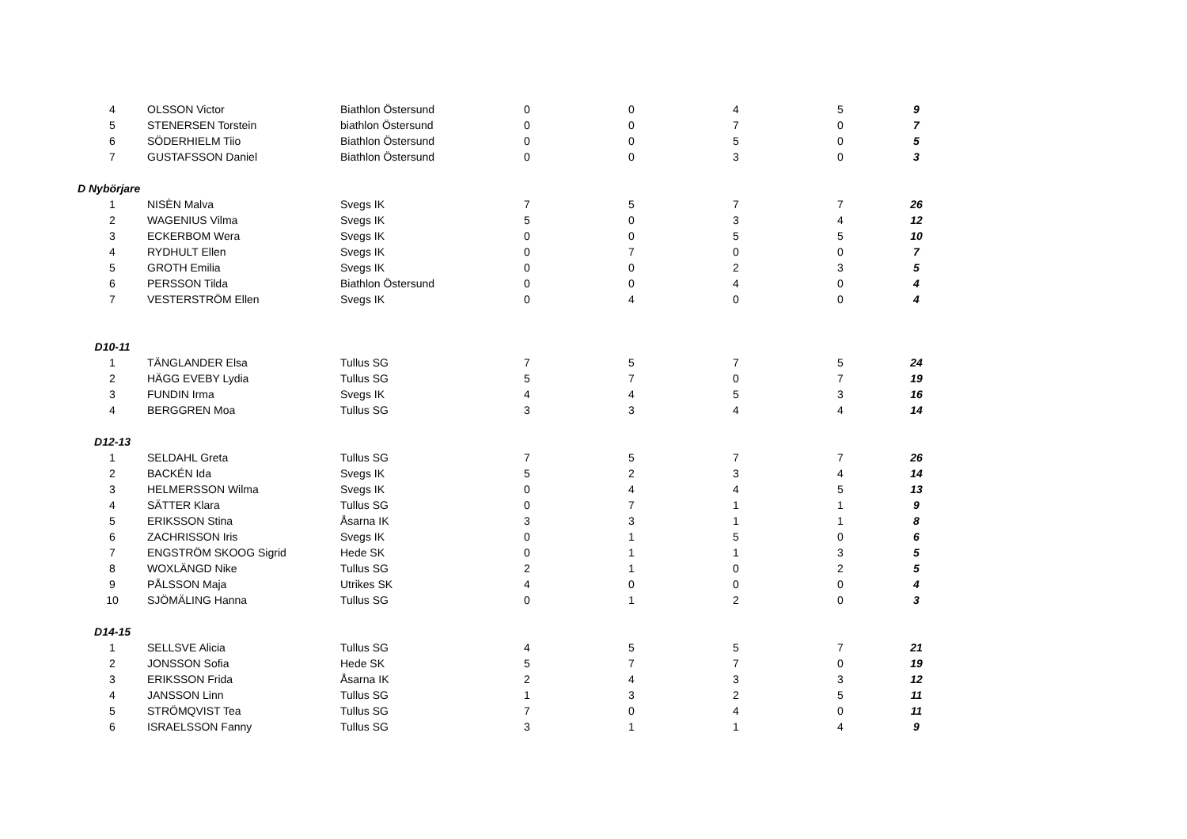| 4 | OLSSON Victor | Biathlon Östersund | 0 | 0 | 4 | 5 | 9 |
| 5 | STENERSEN Torstein | biathlon Östersund | 0 | 0 | 7 | 0 | 7 |
| 6 | SÖDERHIELM Tiio | Biathlon Östersund | 0 | 0 | 5 | 0 | 5 |
| 7 | GUSTAFSSON Daniel | Biathlon Östersund | 0 | 0 | 3 | 0 | 3 |
| D Nybörjare | | | | | | | |
| 1 | NISÈN Malva | Svegs IK | 7 | 5 | 7 | 7 | 26 |
| 2 | WAGENIUS Vilma | Svegs IK | 5 | 0 | 3 | 4 | 12 |
| 3 | ECKERBOM Wera | Svegs IK | 0 | 0 | 5 | 5 | 10 |
| 4 | RYDHULT Ellen | Svegs IK | 0 | 7 | 0 | 0 | 7 |
| 5 | GROTH Emilia | Svegs IK | 0 | 0 | 2 | 3 | 5 |
| 6 | PERSSON Tilda | Biathlon Östersund | 0 | 0 | 4 | 0 | 4 |
| 7 | VESTERSTRÖM Ellen | Svegs IK | 0 | 4 | 0 | 0 | 4 |
| D10-11 | | | | | | | |
| 1 | TÄNGLANDER Elsa | Tullus SG | 7 | 5 | 7 | 5 | 24 |
| 2 | HÄGG EVEBY Lydia | Tullus SG | 5 | 7 | 0 | 7 | 19 |
| 3 | FUNDIN Irma | Svegs IK | 4 | 4 | 5 | 3 | 16 |
| 4 | BERGGREN Moa | Tullus SG | 3 | 3 | 4 | 4 | 14 |
| D12-13 | | | | | | | |
| 1 | SELDAHL Greta | Tullus SG | 7 | 5 | 7 | 7 | 26 |
| 2 | BACKÉN Ida | Svegs IK | 5 | 2 | 3 | 4 | 14 |
| 3 | HELMERSSON Wilma | Svegs IK | 0 | 4 | 4 | 5 | 13 |
| 4 | SÄTTER Klara | Tullus SG | 0 | 7 | 1 | 1 | 9 |
| 5 | ERIKSSON Stina | Åsarna IK | 3 | 3 | 1 | 1 | 8 |
| 6 | ZACHRISSON Iris | Svegs IK | 0 | 1 | 5 | 0 | 6 |
| 7 | ENGSTRÖM SKOOG Sigrid | Hede SK | 0 | 1 | 1 | 3 | 5 |
| 8 | WOXLÄNGD Nike | Tullus SG | 2 | 1 | 0 | 2 | 5 |
| 9 | PÅLSSON Maja | Utrikes SK | 4 | 0 | 0 | 0 | 4 |
| 10 | SJÖMÄLING Hanna | Tullus SG | 0 | 1 | 2 | 0 | 3 |
| D14-15 | | | | | | | |
| 1 | SELLSVE Alicia | Tullus SG | 4 | 5 | 5 | 7 | 21 |
| 2 | JONSSON Sofia | Hede SK | 5 | 7 | 7 | 0 | 19 |
| 3 | ERIKSSON Frida | Åsarna IK | 2 | 4 | 3 | 3 | 12 |
| 4 | JANSSON Linn | Tullus SG | 1 | 3 | 2 | 5 | 11 |
| 5 | STRÖMQVIST Tea | Tullus SG | 7 | 0 | 4 | 0 | 11 |
| 6 | ISRAELSSON Fanny | Tullus SG | 3 | 1 | 1 | 4 | 9 |